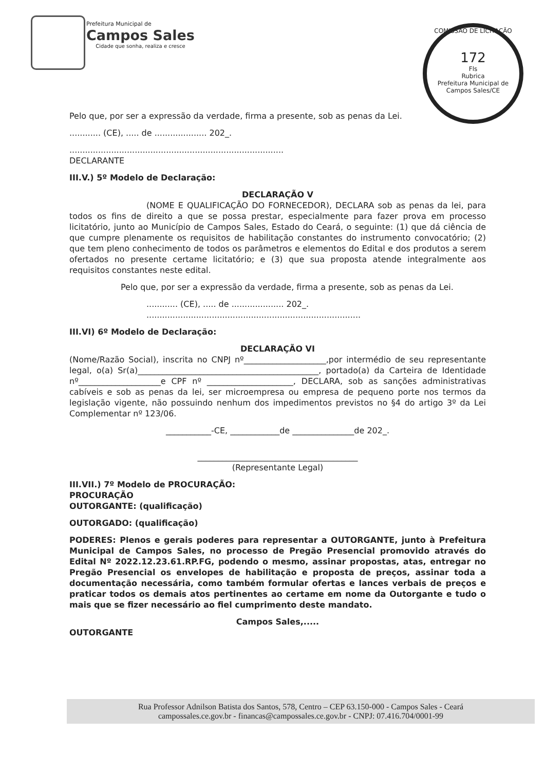Prefeitura Municipal de
Campos Sales
Cidade que sonha, realiza e cresce
COMISSÃO DE LICITAÇÃO
172
Fls
Rubrica
Prefeitura Municipal de Campos Sales/CE
Pelo que, por ser a expressão da verdade, firma a presente, sob as penas da Lei.
............ (CE), ..... de .................... 202_.
..................................................................................
DECLARANTE
III.V.) 5º Modelo de Declaração:
DECLARAÇÃO V
(NOME E QUALIFICAÇÃO DO FORNECEDOR), DECLARA sob as penas da lei, para todos os fins de direito a que se possa prestar, especialmente para fazer prova em processo licitatório, junto ao Município de Campos Sales, Estado do Ceará, o seguinte: (1) que dá ciência de que cumpre plenamente os requisitos de habilitação constantes do instrumento convocatório; (2) que tem pleno conhecimento de todos os parâmetros e elementos do Edital e dos produtos a serem ofertados no presente certame licitatório; e (3) que sua proposta atende integralmente aos requisitos constantes neste edital.
Pelo que, por ser a expressão da verdade, firma a presente, sob as penas da Lei.
............ (CE), ..... de .................... 202_.
..................................................................................
III.VI) 6º Modelo de Declaração:
DECLARAÇÃO VI
(Nome/Razão Social), inscrita no CNPJ nº____________________,por intermédio de seu representante legal, o(a) Sr(a)____________________________________________, portado(a) da Carteira de Identidade nº____________________e CPF nº _____________________, DECLARA, sob as sanções administrativas cabíveis e sob as penas da lei, ser microempresa ou empresa de pequeno porte nos termos da legislação vigente, não possuindo nenhum dos impedimentos previstos no §4 do artigo 3º da Lei Complementar nº 123/06.
___________-CE, ____________de _______________de 202_.
_______________________________________
(Representante Legal)
III.VII.) 7º Modelo de PROCURAÇÃO:
PROCURAÇÃO
OUTORGANTE: (qualificação)
OUTORGADO: (qualificação)
PODERES: Plenos e gerais poderes para representar a OUTORGANTE, junto à Prefeitura Municipal de Campos Sales, no processo de Pregão Presencial promovido através do Edital Nº 2022.12.23.61.RP.FG, podendo o mesmo, assinar propostas, atas, entregar no Pregão Presencial os envelopes de habilitação e proposta de preços, assinar toda a documentação necessária, como também formular ofertas e lances verbais de preços e praticar todos os demais atos pertinentes ao certame em nome da Outorgante e tudo o mais que se fizer necessário ao fiel cumprimento deste mandato.
Campos Sales,.....
OUTORGANTE
Rua Professor Adnilson Batista dos Santos, 578, Centro – CEP 63.150-000 - Campos Sales - Ceará
campossales.ce.gov.br - financas@campossales.ce.gov.br - CNPJ: 07.416.704/0001-99